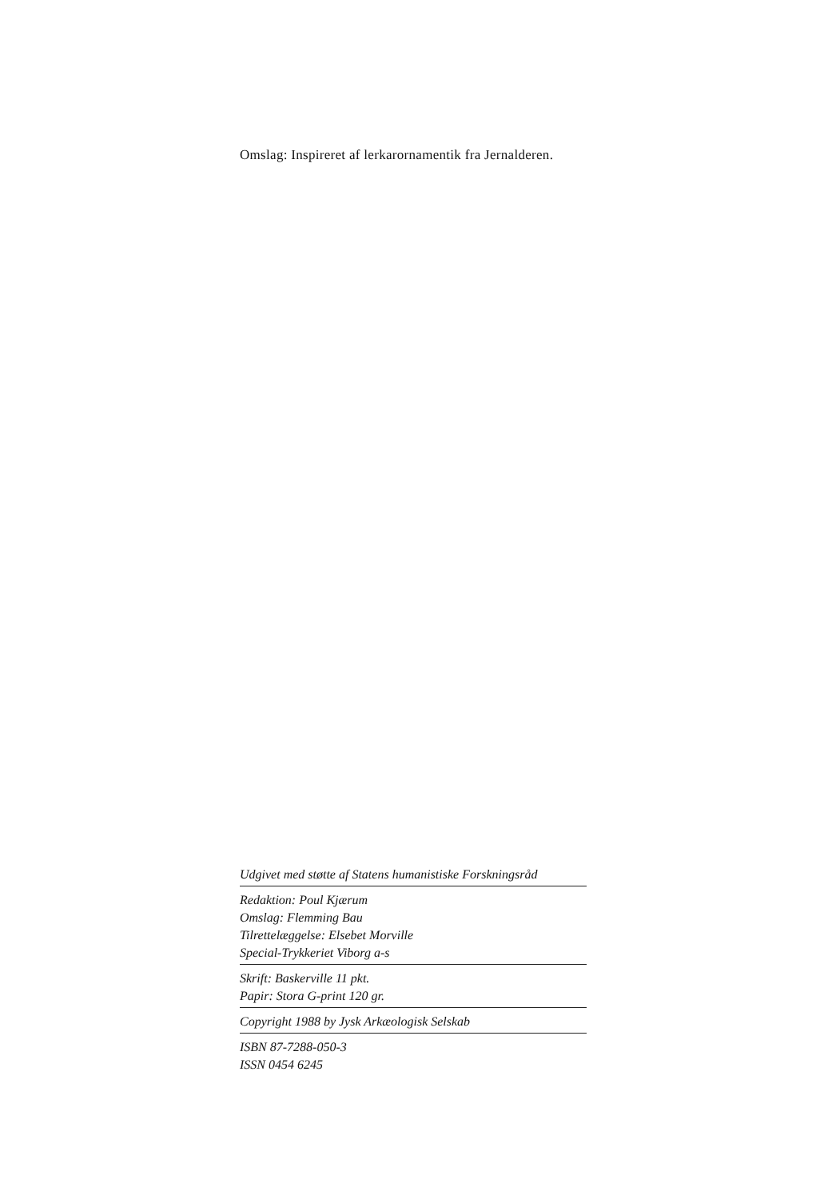Omslag: Inspireret af lerkarornamentik fra Jernalderen.
Udgivet med støtte af Statens humanistiske Forskningsråd
Redaktion: Poul Kjærum
Omslag: Flemming Bau
Tilrettelæggelse: Elsebet Morville
Special-Trykkeriet Viborg a-s
Skrift: Baskerville 11 pkt.
Papir: Stora G-print 120 gr.
Copyright 1988 by Jysk Arkæologisk Selskab
ISBN 87-7288-050-3
ISSN 0454 6245